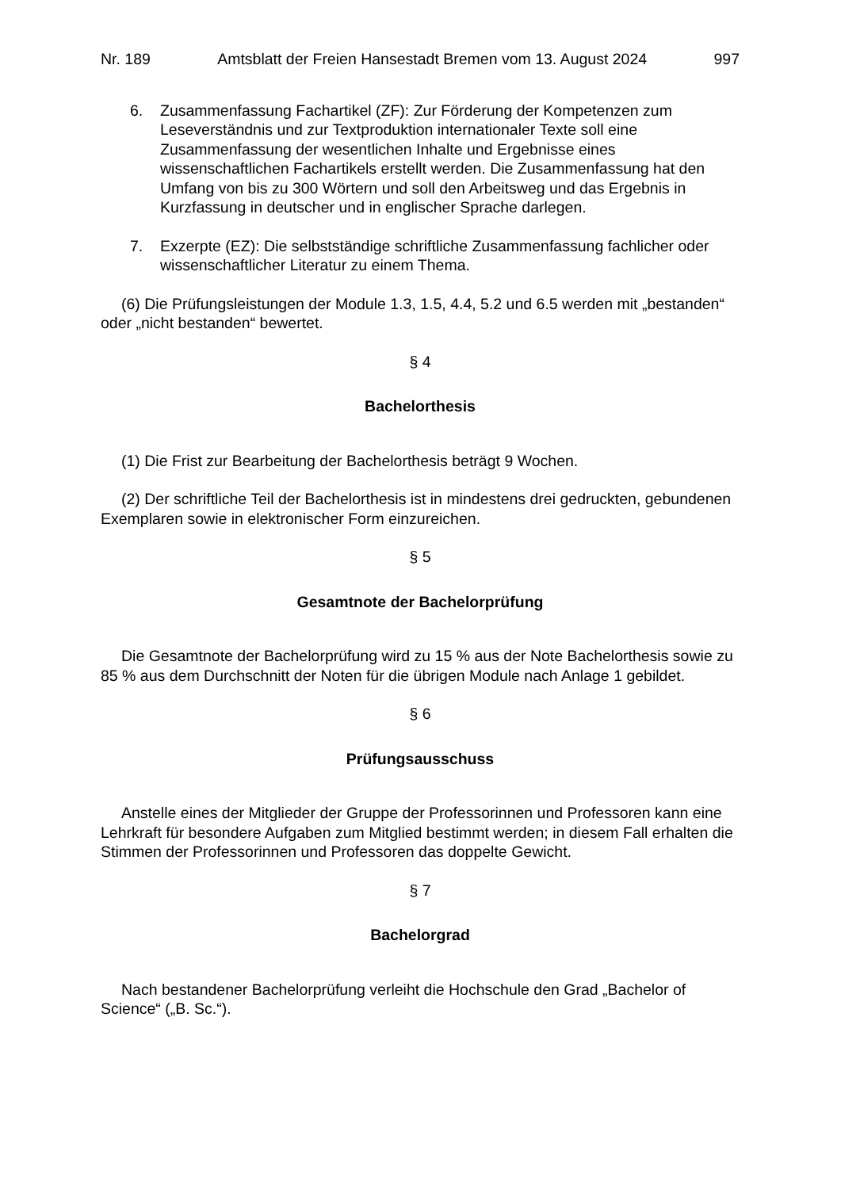Nr. 189 Amtsblatt der Freien Hansestadt Bremen vom 13. August 2024 997
6. Zusammenfassung Fachartikel (ZF): Zur Förderung der Kompetenzen zum Leseverständnis und zur Textproduktion internationaler Texte soll eine Zusammenfassung der wesentlichen Inhalte und Ergebnisse eines wissenschaftlichen Fachartikels erstellt werden. Die Zusammenfassung hat den Umfang von bis zu 300 Wörtern und soll den Arbeitsweg und das Ergebnis in Kurzfassung in deutscher und in englischer Sprache darlegen.
7. Exzerpte (EZ): Die selbstständige schriftliche Zusammenfassung fachlicher oder wissenschaftlicher Literatur zu einem Thema.
(6) Die Prüfungsleistungen der Module 1.3, 1.5, 4.4, 5.2 und 6.5 werden mit „bestanden“ oder „nicht bestanden“ bewertet.
§ 4
Bachelorthesis
(1) Die Frist zur Bearbeitung der Bachelorthesis beträgt 9 Wochen.
(2) Der schriftliche Teil der Bachelorthesis ist in mindestens drei gedruckten, gebundenen Exemplaren sowie in elektronischer Form einzureichen.
§ 5
Gesamtnote der Bachelorprüfung
Die Gesamtnote der Bachelorprüfung wird zu 15 % aus der Note Bachelorthesis sowie zu 85 % aus dem Durchschnitt der Noten für die übrigen Module nach Anlage 1 gebildet.
§ 6
Prüfungsausschuss
Anstelle eines der Mitglieder der Gruppe der Professorinnen und Professoren kann eine Lehrkraft für besondere Aufgaben zum Mitglied bestimmt werden; in diesem Fall erhalten die Stimmen der Professorinnen und Professoren das doppelte Gewicht.
§ 7
Bachelorgrad
Nach bestandener Bachelorprüfung verleiht die Hochschule den Grad „Bachelor of Science“ („B. Sc.“).